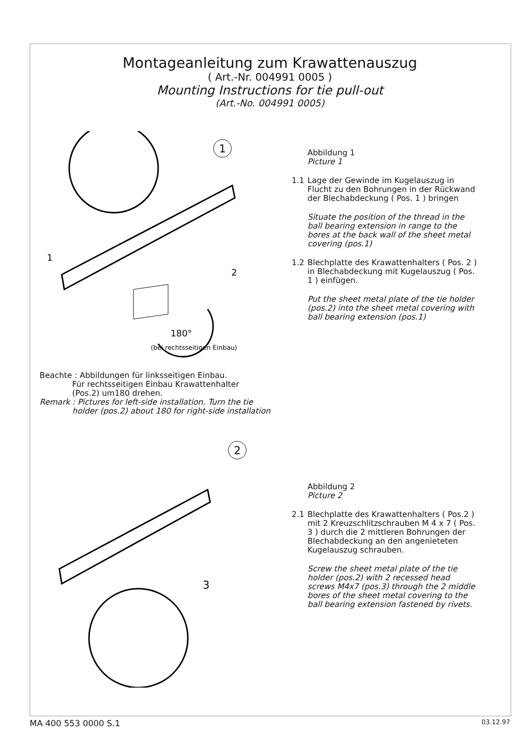Montageanleitung zum Krawattenauszug
( Art.-Nr. 004991 0005 )
Mounting Instructions for tie pull-out
(Art.-No. 004991 0005)
1
180°
(bei rechtsseitigen Einbau)
1
2
Abbildung 1
Picture 1
1.1 Lage der Gewinde im Kugelauszug in Flucht zu den Bohrungen in der Rückwand der Blechabdeckung ( Pos. 1 ) bringen
Situate the position of the thread in the ball bearing extension in range to the bores at the back wall of the sheet metal covering (pos.1)
1.2 Blechplatte des Krawattenhalters ( Pos. 2 ) in Blechabdeckung mit Kugelauszug ( Pos. 1 ) einfügen.
Put the sheet metal plate of the tie holder (pos.2) into the sheet metal covering with ball bearing extension (pos.1)
Beachte : Abbildungen für linksseitigen Einbau.
Für rechtsseitigen Einbau Krawattenhalter
(Pos.2) um180 drehen.
Remark : Pictures for left-side installation. Turn the tie
holder (pos.2) about 180 for right-side installation
2
3
Abbildung 2
Picture 2
2.1 Blechplatte des Krawattenhalters ( Pos.2 ) mit 2 Kreuzschlitzschrauben M 4 x 7 ( Pos. 3 ) durch die 2 mittleren Bohrungen der Blechabdeckung an den angenieteten Kugelauszug schrauben.
Screw the sheet metal plate of the tie holder (pos.2) with 2 recessed head screws M4x7 (pos.3) through the 2 middle bores of the sheet metal covering to the ball bearing extension fastened by rivets.
MA 400 553 0000 S.1 03.12.97